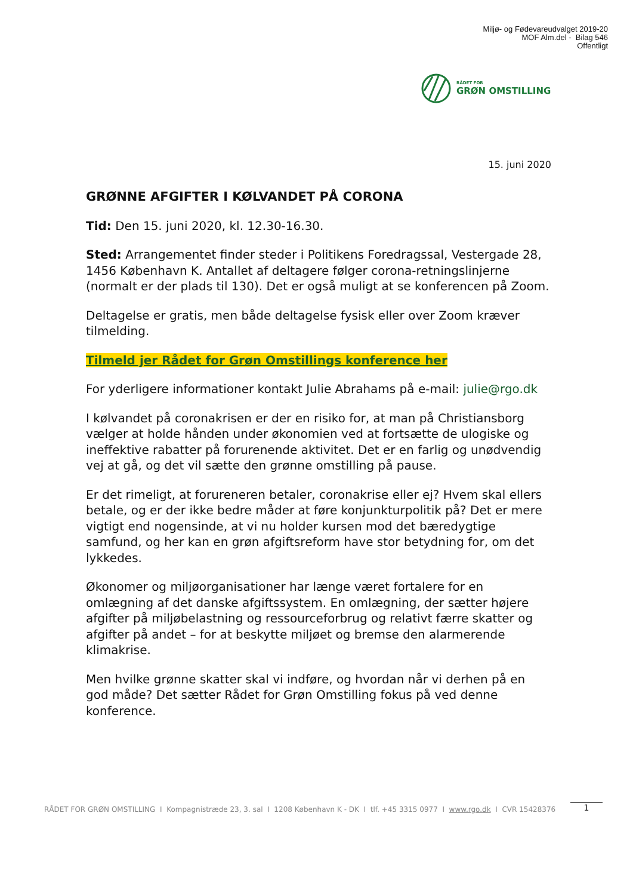Miljø- og Fødevareudvalget 2019-20
MOF Alm.del - Bilag 546
Offentligt
RÅDET FOR
GRØN OMSTILLING
15. juni 2020
GRØNNE AFGIFTER I KØLVANDET PÅ CORONA
Tid: Den 15. juni 2020, kl. 12.30-16.30.
Sted: Arrangementet finder steder i Politikens Foredragssal, Vestergade 28, 1456 København K. Antallet af deltagere følger corona-retningslinjerne (normalt er der plads til 130). Det er også muligt at se konferencen på Zoom.
Deltagelse er gratis, men både deltagelse fysisk eller over Zoom kræver tilmelding.
Tilmeld jer Rådet for Grøn Omstillings konference her
For yderligere informationer kontakt Julie Abrahams på e-mail: julie@rgo.dk
I kølvandet på coronakrisen er der en risiko for, at man på Christiansborg vælger at holde hånden under økonomien ved at fortsætte de ulogiske og ineffektive rabatter på forurenende aktivitet. Det er en farlig og unødvendig vej at gå, og det vil sætte den grønne omstilling på pause.
Er det rimeligt, at forureneren betaler, coronakrise eller ej? Hvem skal ellers betale, og er der ikke bedre måder at føre konjunkturpolitik på? Det er mere vigtigt end nogensinde, at vi nu holder kursen mod det bæredygtige samfund, og her kan en grøn afgiftsreform have stor betydning for, om det lykkedes.
Økonomer og miljøorganisationer har længe været fortalere for en omlægning af det danske afgiftssystem. En omlægning, der sætter højere afgifter på miljøbelastning og ressourceforbrug og relativt færre skatter og afgifter på andet – for at beskytte miljøet og bremse den alarmerende klimakrise.
Men hvilke grønne skatter skal vi indføre, og hvordan når vi derhen på en god måde? Det sætter Rådet for Grøn Omstilling fokus på ved denne konference.
RÅDET FOR GRØN OMSTILLING I Kompagnistræde 23, 3. sal I 1208 København K - DK I tlf. +45 3315 0977 I www.rgo.dk I CVR 15428376
1